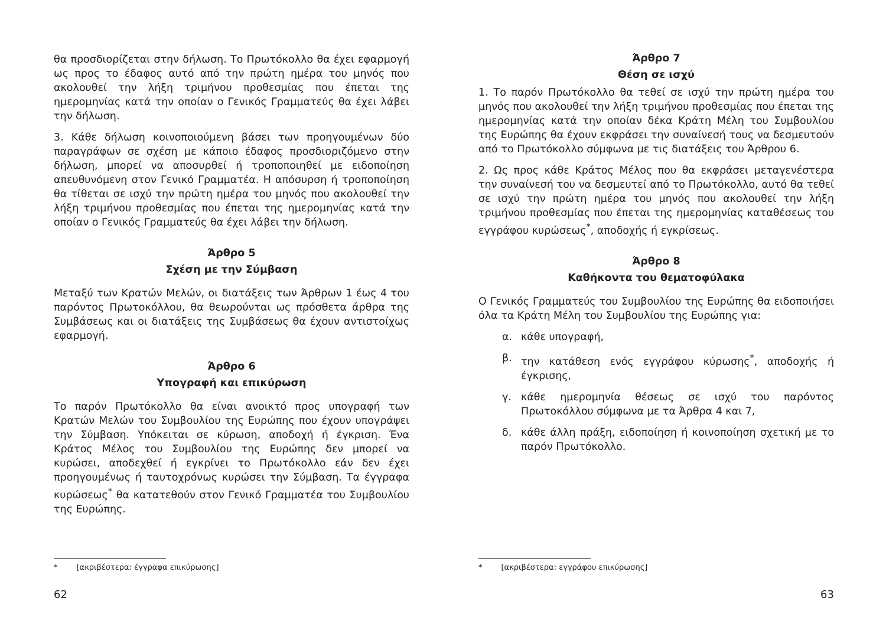θα προσδιορίζεται στην δήλωση. Το Πρωτόκολλο θα έχει εφαρμογή ως προς το έδαφος αυτό από την πρώτη ημέρα του μηνός που ακολουθεί την λήξη τριμήνου προθεσμίας που έπεται της ημερομηνίας κατά την οποίαν ο Γενικός Γραμματεύς θα έχει λάβει την δήλωση.
3. Κάθε δήλωση κοινοποιούμενη βάσει των προηγουμένων δύο παραγράφων σε σχέση με κάποιο έδαφος προσδιοριζόμενο στην δήλωση, μπορεί να αποσυρθεί ή τροποποιηθεί με ειδοποίηση απευθυνόμενη στον Γενικό Γραμματέα. Η απόσυρση ή τροποποίηση θα τίθεται σε ισχύ την πρώτη ημέρα του μηνός που ακολουθεί την λήξη τριμήνου προθεσμίας που έπεται της ημερομηνίας κατά την οποίαν ο Γενικός Γραμματεύς θα έχει λάβει την δήλωση.
Άρθρο 5
Σχέση με την Σύμβαση
Μεταξύ των Κρατών Μελών, οι διατάξεις των Άρθρων 1 έως 4 του παρόντος Πρωτοκόλλου, θα θεωρούνται ως πρόσθετα άρθρα της Συμβάσεως και οι διατάξεις της Συμβάσεως θα έχουν αντιστοίχως εφαρμογή.
Άρθρο 6
Υπογραφή και επικύρωση
Το παρόν Πρωτόκολλο θα είναι ανοικτό προς υπογραφή των Κρατών Μελών του Συμβουλίου της Ευρώπης που έχουν υπογράψει την Σύμβαση. Υπόκειται σε κύρωση, αποδοχή ή έγκριση. Ένα Κράτος Μέλος του Συμβουλίου της Ευρώπης δεν μπορεί να κυρώσει, αποδεχθεί ή εγκρίνει το Πρωτόκολλο εάν δεν έχει προηγουμένως ή ταυτοχρόνως κυρώσει την Σύμβαση. Τα έγγραφα κυρώσεως<sup>*</sup> θα κατατεθούν στον Γενικό Γραμματέα του Συμβουλίου της Ευρώπης.
* [ακριβέστερα: έγγραφα επικύρωσης]
62
Άρθρο 7
Θέση σε ισχύ
1. Το παρόν Πρωτόκολλο θα τεθεί σε ισχύ την πρώτη ημέρα του μηνός που ακολουθεί την λήξη τριμήνου προθεσμίας που έπεται της ημερομηνίας κατά την οποίαν δέκα Κράτη Μέλη του Συμβουλίου της Ευρώπης θα έχουν εκφράσει την συναίνεσή τους να δεσμευτούν από το Πρωτόκολλο σύμφωνα με τις διατάξεις του Άρθρου 6.
2. Ως προς κάθε Κράτος Μέλος που θα εκφράσει μεταγενέστερα την συναίνεσή του να δεσμευτεί από το Πρωτόκολλο, αυτό θα τεθεί σε ισχύ την πρώτη ημέρα του μηνός που ακολουθεί την λήξη τριμήνου προθεσμίας που έπεται της ημερομηνίας καταθέσεως του εγγράφου κυρώσεως<sup>*</sup>, αποδοχής ή εγκρίσεως.
Άρθρο 8
Καθήκοντα του θεματοφύλακα
Ο Γενικός Γραμματεύς του Συμβουλίου της Ευρώπης θα ειδοποιήσει όλα τα Κράτη Μέλη του Συμβουλίου της Ευρώπης για:
α. κάθε υπογραφή,
β. την κατάθεση ενός εγγράφου κύρωσης<sup>*</sup>, αποδοχής ή έγκρισης,
γ. κάθε ημερομηνία θέσεως σε ισχύ του παρόντος Πρωτοκόλλου σύμφωνα με τα Άρθρα 4 και 7,
δ. κάθε άλλη πράξη, ειδοποίηση ή κοινοποίηση σχετική με το παρόν Πρωτόκολλο.
* [ακριβέστερα: εγγράφου επικύρωσης]
63